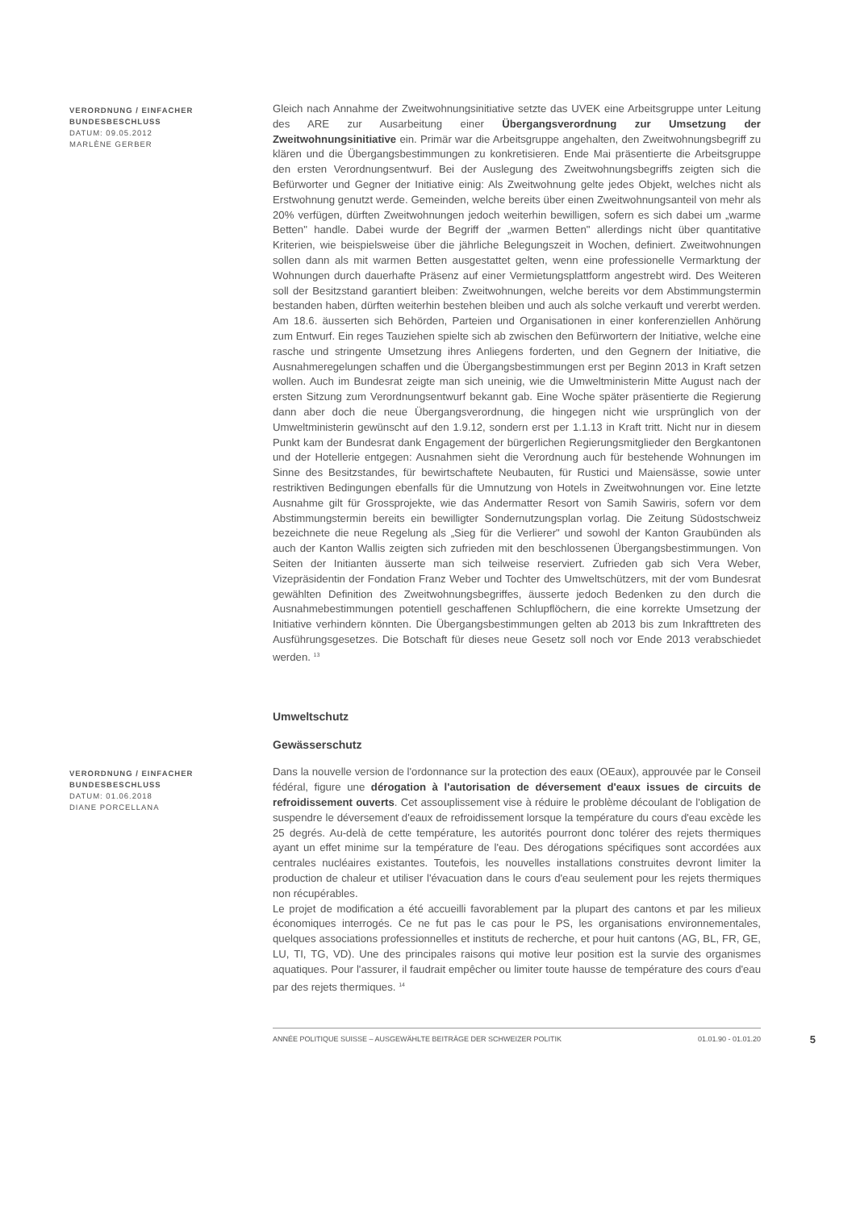VERORDNUNG / EINFACHER BUNDESBESCHLUSS
DATUM: 09.05.2012
MARLÈNE GERBER
Gleich nach Annahme der Zweitwohnungsinitiative setzte das UVEK eine Arbeitsgruppe unter Leitung des ARE zur Ausarbeitung einer Übergangsverordnung zur Umsetzung der Zweitwohnungsinitiative ein. Primär war die Arbeitsgruppe angehalten, den Zweitwohnungsbegriff zu klären und die Übergangsbestimmungen zu konkretisieren. Ende Mai präsentierte die Arbeitsgruppe den ersten Verordnungsentwurf. Bei der Auslegung des Zweitwohnungsbegriffs zeigten sich die Befürworter und Gegner der Initiative einig: Als Zweitwohnung gelte jedes Objekt, welches nicht als Erstwohnung genutzt werde. Gemeinden, welche bereits über einen Zweitwohnungsanteil von mehr als 20% verfügen, dürften Zweitwohnungen jedoch weiterhin bewilligen, sofern es sich dabei um „warme Betten" handle. Dabei wurde der Begriff der „warmen Betten" allerdings nicht über quantitative Kriterien, wie beispielsweise über die jährliche Belegungszeit in Wochen, definiert. Zweitwohnungen sollen dann als mit warmen Betten ausgestattet gelten, wenn eine professionelle Vermarktung der Wohnungen durch dauerhafte Präsenz auf einer Vermietungsplattform angestrebt wird. Des Weiteren soll der Besitzstand garantiert bleiben: Zweitwohnungen, welche bereits vor dem Abstimmungstermin bestanden haben, dürften weiterhin bestehen bleiben und auch als solche verkauft und vererbt werden. Am 18.6. äusserten sich Behörden, Parteien und Organisationen in einer konferenziellen Anhörung zum Entwurf. Ein reges Tauziehen spielte sich ab zwischen den Befürwortern der Initiative, welche eine rasche und stringente Umsetzung ihres Anliegens forderten, und den Gegnern der Initiative, die Ausnahmeregelungen schaffen und die Übergangsbestimmungen erst per Beginn 2013 in Kraft setzen wollen. Auch im Bundesrat zeigte man sich uneinig, wie die Umweltministerin Mitte August nach der ersten Sitzung zum Verordnungsentwurf bekannt gab. Eine Woche später präsentierte die Regierung dann aber doch die neue Übergangsverordnung, die hingegen nicht wie ursprünglich von der Umweltministerin gewünscht auf den 1.9.12, sondern erst per 1.1.13 in Kraft tritt. Nicht nur in diesem Punkt kam der Bundesrat dank Engagement der bürgerlichen Regierungsmitglieder den Bergkantonen und der Hotellerie entgegen: Ausnahmen sieht die Verordnung auch für bestehende Wohnungen im Sinne des Besitzstandes, für bewirtschaftete Neubauten, für Rustici und Maiensässe, sowie unter restriktiven Bedingungen ebenfalls für die Umnutzung von Hotels in Zweitwohnungen vor. Eine letzte Ausnahme gilt für Grossprojekte, wie das Andermatter Resort von Samih Sawiris, sofern vor dem Abstimmungstermin bereits ein bewilligter Sondernutzungsplan vorlag. Die Zeitung Südostschweiz bezeichnete die neue Regelung als „Sieg für die Verlierer" und sowohl der Kanton Graubünden als auch der Kanton Wallis zeigten sich zufrieden mit den beschlossenen Übergangsbestimmungen. Von Seiten der Initianten äusserte man sich teilweise reserviert. Zufrieden gab sich Vera Weber, Vizepräsidentin der Fondation Franz Weber und Tochter des Umweltschützers, mit der vom Bundesrat gewählten Definition des Zweitwohnungsbegriffes, äusserte jedoch Bedenken zu den durch die Ausnahmebestimmungen potentiell geschaffenen Schlupflöchern, die eine korrekte Umsetzung der Initiative verhindern könnten. Die Übergangsbestimmungen gelten ab 2013 bis zum Inkrafttreten des Ausführungsgesetzes. Die Botschaft für dieses neue Gesetz soll noch vor Ende 2013 verabschiedet werden. <sup>13</sup>
Umweltschutz
Gewässerschutz
VERORDNUNG / EINFACHER BUNDESBESCHLUSS
DATUM: 01.06.2018
DIANE PORCELLANA
Dans la nouvelle version de l'ordonnance sur la protection des eaux (OEaux), approuvée par le Conseil fédéral, figure une dérogation à l'autorisation de déversement d'eaux issues de circuits de refroidissement ouverts. Cet assouplissement vise à réduire le problème découlant de l'obligation de suspendre le déversement d'eaux de refroidissement lorsque la température du cours d'eau excède les 25 degrés. Au-delà de cette température, les autorités pourront donc tolérer des rejets thermiques ayant un effet minime sur la température de l'eau. Des dérogations spécifiques sont accordées aux centrales nucléaires existantes. Toutefois, les nouvelles installations construites devront limiter la production de chaleur et utiliser l'évacuation dans le cours d'eau seulement pour les rejets thermiques non récupérables.
Le projet de modification a été accueilli favorablement par la plupart des cantons et par les milieux économiques interrogés. Ce ne fut pas le cas pour le PS, les organisations environnementales, quelques associations professionnelles et instituts de recherche, et pour huit cantons (AG, BL, FR, GE, LU, TI, TG, VD). Une des principales raisons qui motive leur position est la survie des organismes aquatiques. Pour l'assurer, il faudrait empêcher ou limiter toute hausse de température des cours d'eau par des rejets thermiques. <sup>14</sup>
ANNÉE POLITIQUE SUISSE – AUSGEWÄHLTE BEITRÄGE DER SCHWEIZER POLITIK 01.01.90 - 01.01.20 5